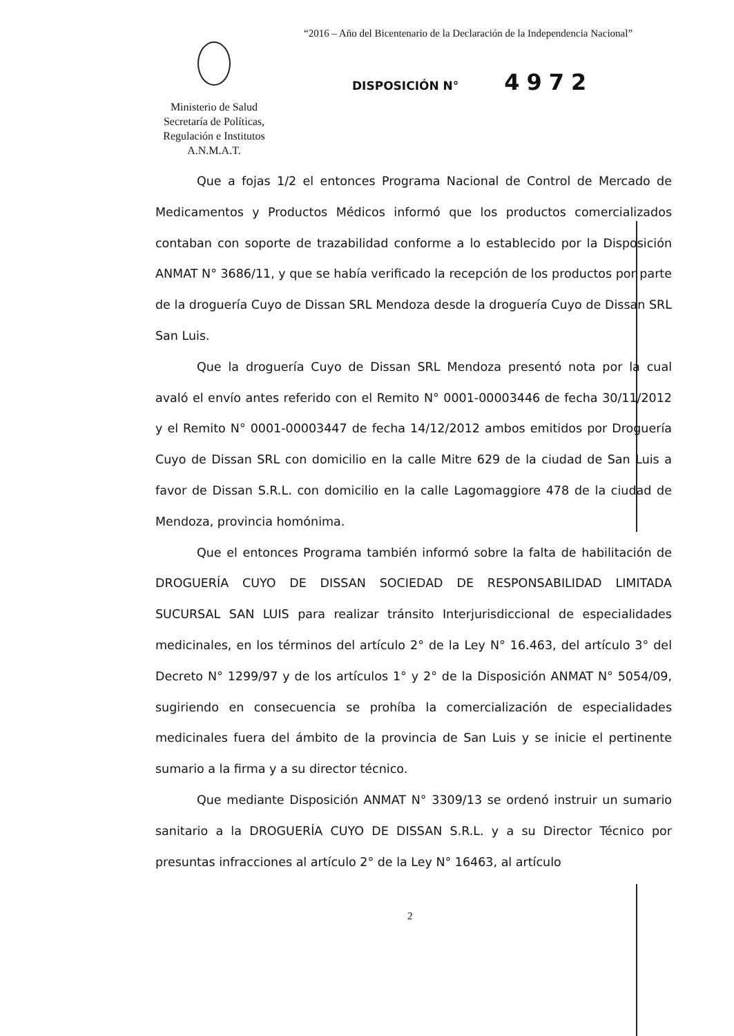“2016 – Año del Bicentenario de la Declaración de la Independencia Nacional”
Ministerio de Salud
Secretaría de Políticas,
Regulación e Institutos
A.N.M.A.T.
DISPOSICIÓN N° 4972
Que a fojas 1/2 el entonces Programa Nacional de Control de Mercado de Medicamentos y Productos Médicos informó que los productos comercializados contaban con soporte de trazabilidad conforme a lo establecido por la Disposición ANMAT N° 3686/11, y que se había verificado la recepción de los productos por parte de la droguería Cuyo de Dissan SRL Mendoza desde la droguería Cuyo de Dissan SRL San Luis.
Que la droguería Cuyo de Dissan SRL Mendoza presentó nota por la cual avaló el envío antes referido con el Remito N° 0001-00003446 de fecha 30/11/2012 y el Remito N° 0001-00003447 de fecha 14/12/2012 ambos emitidos por Droguería Cuyo de Dissan SRL con domicilio en la calle Mitre 629 de la ciudad de San Luis a favor de Dissan S.R.L. con domicilio en la calle Lagomaggiore 478 de la ciudad de Mendoza, provincia homónima.
Que el entonces Programa también informó sobre la falta de habilitación de DROGUERÍA CUYO DE DISSAN SOCIEDAD DE RESPONSABILIDAD LIMITADA SUCURSAL SAN LUIS para realizar tránsito Interjurisdiccional de especialidades medicinales, en los términos del artículo 2° de la Ley N° 16.463, del artículo 3° del Decreto N° 1299/97 y de los artículos 1° y 2° de la Disposición ANMAT N° 5054/09, sugiriendo en consecuencia se prohíba la comercialización de especialidades medicinales fuera del ámbito de la provincia de San Luis y se inicie el pertinente sumario a la firma y a su director técnico.
Que mediante Disposición ANMAT N° 3309/13 se ordenó instruir un sumario sanitario a la DROGUERÍA CUYO DE DISSAN S.R.L. y a su Director Técnico por presuntas infracciones al artículo 2° de la Ley N° 16463, al artículo
2